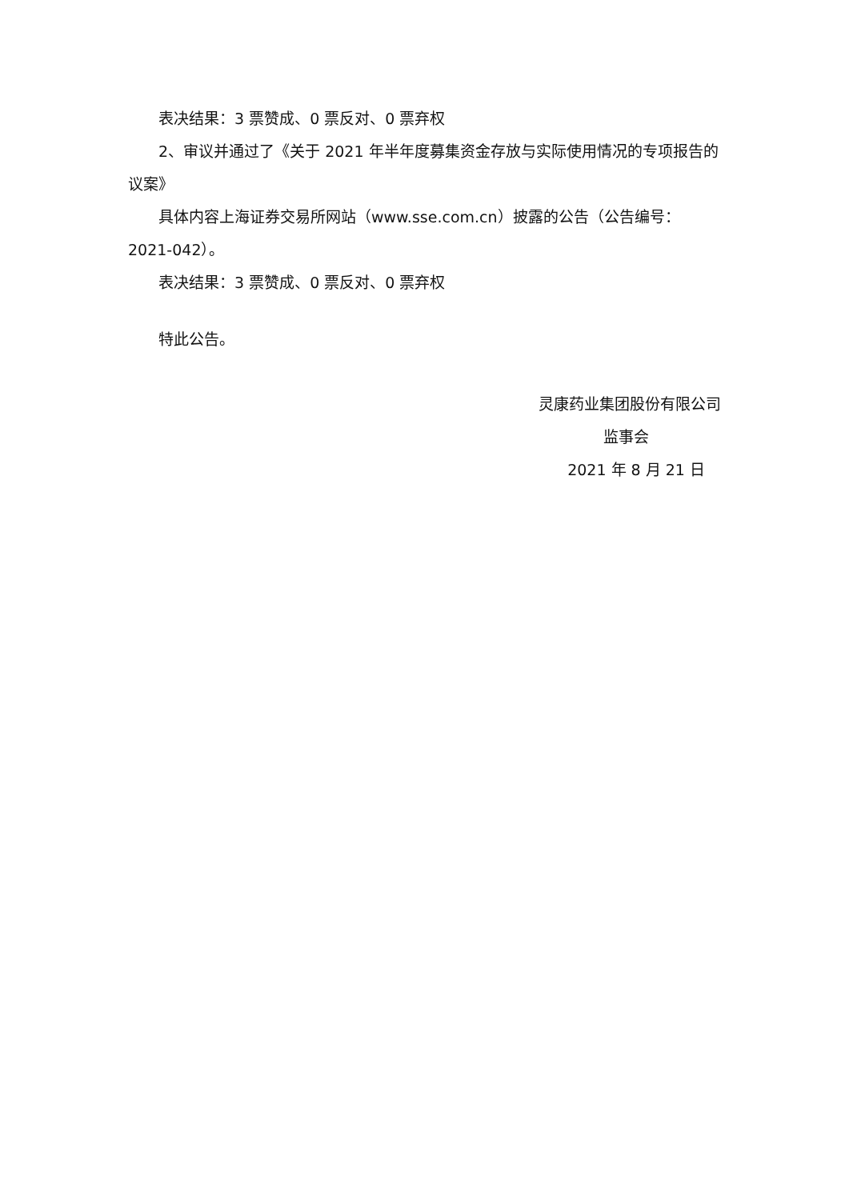表决结果：3 票赞成、0 票反对、0 票弃权
2、审议并通过了《关于 2021 年半年度募集资金存放与实际使用情况的专项报告的议案》
具体内容上海证券交易所网站（www.sse.com.cn）披露的公告（公告编号：2021-042）。
表决结果：3 票赞成、0 票反对、0 票弃权
特此公告。
灵康药业集团股份有限公司
监事会
2021 年 8 月 21 日